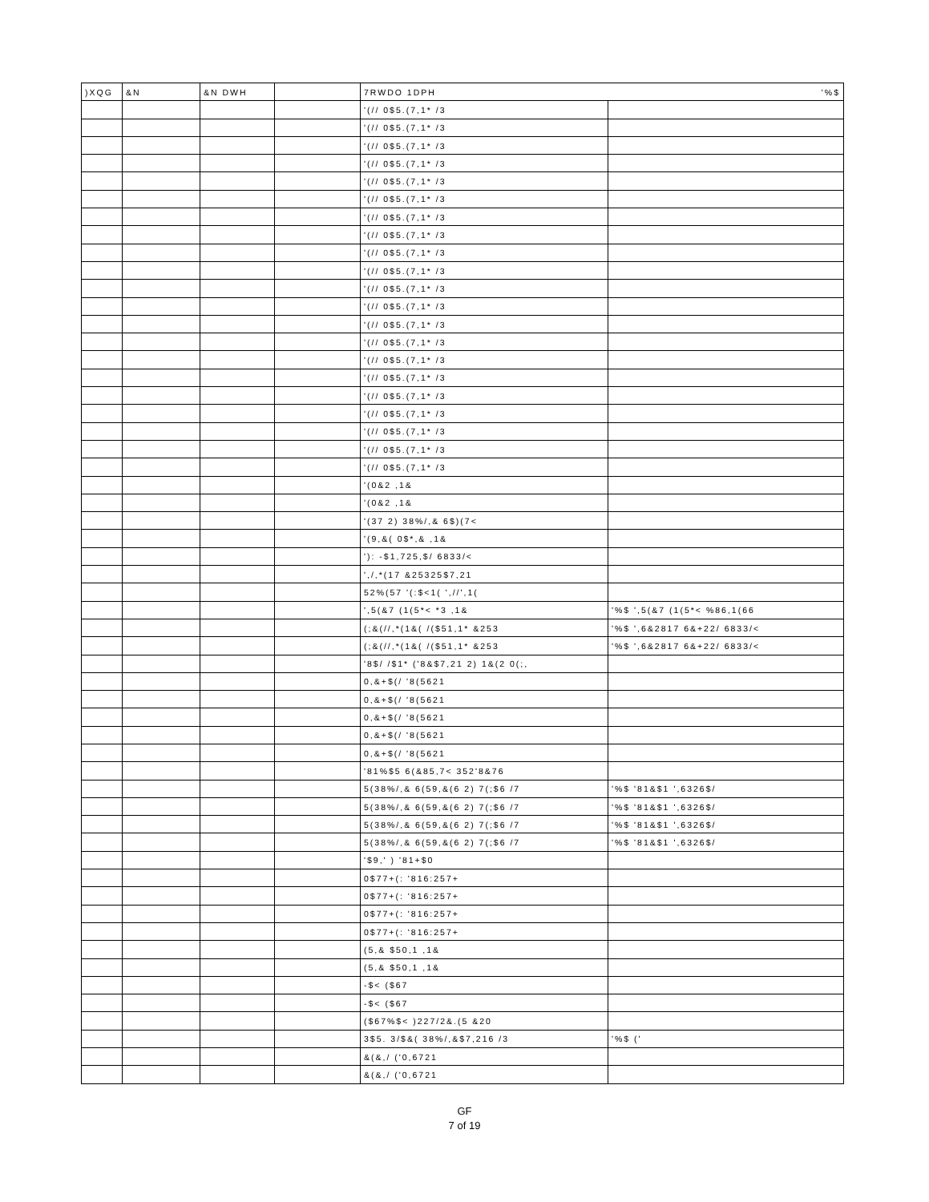| )XQG | &N | &N DWH | | 7RWDO 1DPH '%$ | |
| --- | --- | --- | --- | --- | --- |
| | | | | '(// 0$5.(7,1* /3 | |
| | | | | '(// 0$5.(7,1* /3 | |
| | | | | '(// 0$5.(7,1* /3 | |
| | | | | '(// 0$5.(7,1* /3 | |
| | | | | '(// 0$5.(7,1* /3 | |
| | | | | '(// 0$5.(7,1* /3 | |
| | | | | '(// 0$5.(7,1* /3 | |
| | | | | '(// 0$5.(7,1* /3 | |
| | | | | '(// 0$5.(7,1* /3 | |
| | | | | '(// 0$5.(7,1* /3 | |
| | | | | '(// 0$5.(7,1* /3 | |
| | | | | '(// 0$5.(7,1* /3 | |
| | | | | '(// 0$5.(7,1* /3 | |
| | | | | '(// 0$5.(7,1* /3 | |
| | | | | '(// 0$5.(7,1* /3 | |
| | | | | '(// 0$5.(7,1* /3 | |
| | | | | '(// 0$5.(7,1* /3 | |
| | | | | '(// 0$5.(7,1* /3 | |
| | | | | '(// 0$5.(7,1* /3 | |
| | | | | '(// 0$5.(7,1* /3 | |
| | | | | '(// 0$5.(7,1* /3 | |
| | | | | '(0&2 ,1& | |
| | | | | '(0&2 ,1& | |
| | | | | '(37 2) 38%/,& 6$)(7< | |
| | | | | '(9,&( 0$*,& ,1& | |
| | | | | '): -$1,725,$/ 6833/< | |
| | | | | ',/,*(17 &25325$7,21 | |
| | | | | 52%(57 '(:$<1( ',//',1( | |
| | | | | ',5(&7 (1(5*< *3 ,1& | '%$ ',5(&7 (1(5*< %86,1(66 |
| | | | | (;&(//,*(1&( /($51,1* &253 | '%$ ',6&2817 6&+22/ 6833/< |
| | | | | (;&(//,*(1&( /($51,1* &253 | '%$ ',6&2817 6&+22/ 6833/< |
| | | | | '8$/ /$1* ('8&$7,21 2) 1&(2 0(;, | |
| | | | | 0,&+$(/ '8(5621 | |
| | | | | 0,&+$(/ '8(5621 | |
| | | | | 0,&+$(/ '8(5621 | |
| | | | | 0,&+$(/ '8(5621 | |
| | | | | 0,&+$(/ '8(5621 | |
| | | | | '81%$5 6(&85,7< 352'8&76 | |
| | | | | 5(38%/,& 6(59,&(6 2) 7(;$6 /7 | '%$ '81&$1 ',6326$/ |
| | | | | 5(38%/,& 6(59,&(6 2) 7(;$6 /7 | '%$ '81&$1 ',6326$/ |
| | | | | 5(38%/,& 6(59,&(6 2) 7(;$6 /7 | '%$ '81&$1 ',6326$/ |
| | | | | 5(38%/,& 6(59,&(6 2) 7(;$6 /7 | '%$ '81&$1 ',6326$/ |
| | | | | '$9,' ) '81+$0 | |
| | | | | 0$77+(: '816:257+ | |
| | | | | 0$77+(: '816:257+ | |
| | | | | 0$77+(: '816:257+ | |
| | | | | 0$77+(: '816:257+ | |
| | | | | (5,& $50,1 ,1& | |
| | | | | (5,& $50,1 ,1& | |
| | | | | -$< ($67 | |
| | | | | -$< ($67 | |
| | | | | ($67%$< )227/2&.(5 &20 | |
| | | | | 3$5. 3/$&( 38%/,&$7,216 /3 | '%$ (' |
| | | | | &(&,/ ('0,6721 | |
| | | | | &(&,/ ('0,6721 | |
GF
7 of 19